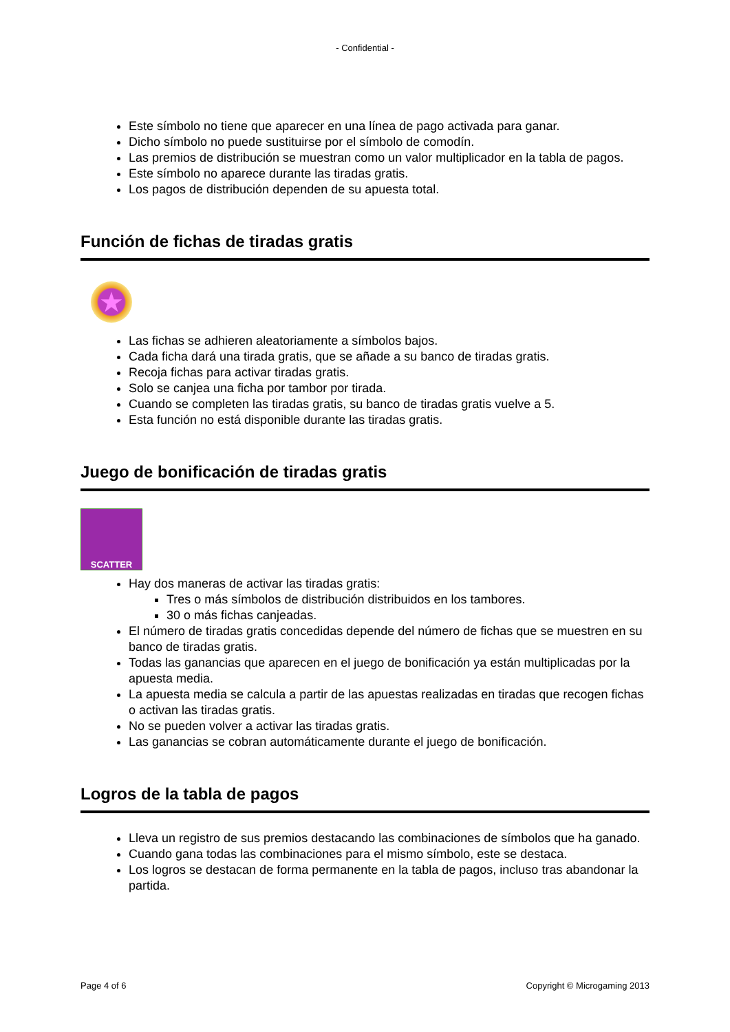- Confidential -
Este símbolo no tiene que aparecer en una línea de pago activada para ganar.
Dicho símbolo no puede sustituirse por el símbolo de comodín.
Las premios de distribución se muestran como un valor multiplicador en la tabla de pagos.
Este símbolo no aparece durante las tiradas gratis.
Los pagos de distribución dependen de su apuesta total.
Función de fichas de tiradas gratis
★
Las fichas se adhieren aleatoriamente a símbolos bajos.
Cada ficha dará una tirada gratis, que se añade a su banco de tiradas gratis.
Recoja fichas para activar tiradas gratis.
Solo se canjea una ficha por tambor por tirada.
Cuando se completen las tiradas gratis, su banco de tiradas gratis vuelve a 5.
Esta función no está disponible durante las tiradas gratis.
Juego de bonificación de tiradas gratis
SCATTER
Hay dos maneras de activar las tiradas gratis:
Tres o más símbolos de distribución distribuidos en los tambores.
30 o más fichas canjeadas.
El número de tiradas gratis concedidas depende del número de fichas que se muestren en su banco de tiradas gratis.
Todas las ganancias que aparecen en el juego de bonificación ya están multiplicadas por la apuesta media.
La apuesta media se calcula a partir de las apuestas realizadas en tiradas que recogen fichas o activan las tiradas gratis.
No se pueden volver a activar las tiradas gratis.
Las ganancias se cobran automáticamente durante el juego de bonificación.
Logros de la tabla de pagos
Lleva un registro de sus premios destacando las combinaciones de símbolos que ha ganado.
Cuando gana todas las combinaciones para el mismo símbolo, este se destaca.
Los logros se destacan de forma permanente en la tabla de pagos, incluso tras abandonar la partida.
Page 4 of 6 Copyright © Microgaming 2013